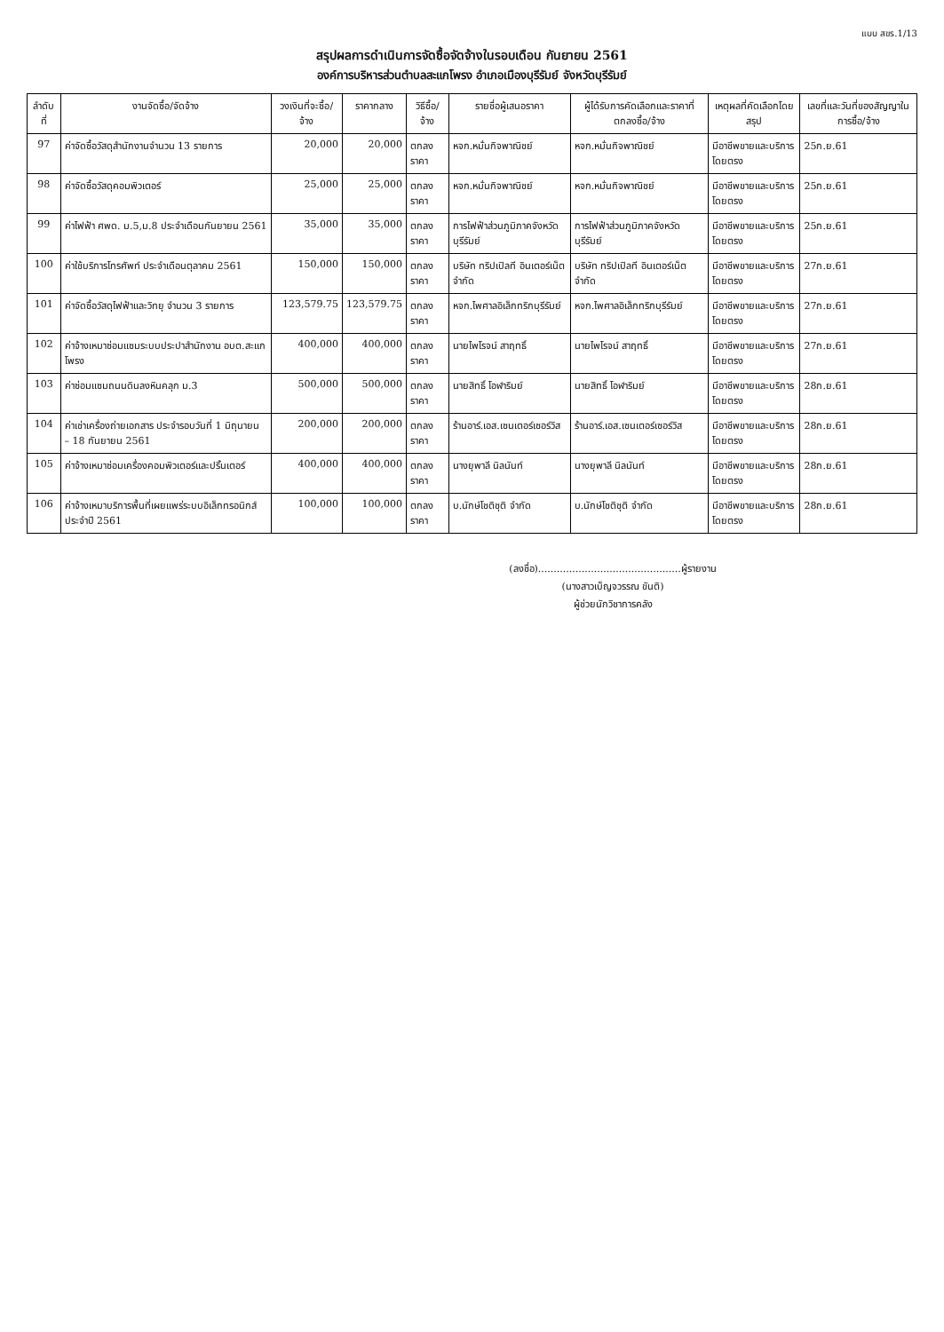แบบ สขร.1/13
สรุปผลการดำเนินการจัดซื้อจัดจ้างในรอบเดือน กันยายน 2561
องค์การบริหารส่วนตำบลสะแกโพรง อำเภอเมืองบุรีรัมย์ จังหวัดบุรีรัมย์
| ลำดับที่ | งานจัดซื้อ/จัดจ้าง | วงเงินที่จะซื้อ/จ้าง | ราคากลาง | วิธีซื้อ/จ้าง | รายชื่อผู้เสนอราคา | ผู้ได้รับการคัดเลือกและราคาที่ตกลงซื้อ/จ้าง | เหตุผลที่คัดเลือกโดยสรุป | เลขที่และวันที่ของสัญญาในการซื้อ/จ้าง |
| --- | --- | --- | --- | --- | --- | --- | --- | --- |
| 97 | ค่าจัดซื้อวัสดุสำนักงานจำนวน 13 รายการ | 20,000 | 20,000 | ตกลงราคา | หจก.หมั่นกิจพาณิชย์ | หจก.หมั่นกิจพาณิชย์ | มีอาชีพขายและบริการโดยตรง | 25ก.ย.61 |
| 98 | ค่าจัดซื้อวัสดุคอมพิวเตอร์ | 25,000 | 25,000 | ตกลงราคา | หจก.หมั่นกิจพาณิชย์ | หจก.หมั่นกิจพาณิชย์ | มีอาชีพขายและบริการโดยตรง | 25ก.ย.61 |
| 99 | ค่าไฟฟ้า ศพด. ม.5,ม.8 ประจำเดือนกันยายน 2561 | 35,000 | 35,000 | ตกลงราคา | การไฟฟ้าส่วนภูมิภาคจังหวัดบุรีรัมย์ | การไฟฟ้าส่วนภูมิภาคจังหวัดบุรีรัมย์ | มีอาชีพขายและบริการโดยตรง | 25ก.ย.61 |
| 100 | ค่าใช้บริการโทรศัพท์ ประจำเดือนตุลาคม 2561 | 150,000 | 150,000 | ตกลงราคา | บริษัท ทริปเปิลที อินเตอร์เน็ต จำกัด | บริษัท ทริปเปิลที อินเตอร์เน็ต จำกัด | มีอาชีพขายและบริการโดยตรง | 27ก.ย.61 |
| 101 | ค่าจัดซื้อวัสดุไฟฟ้าและวิทยุ จำนวน 3 รายการ | 123,579.75 | 123,579.75 | ตกลงราคา | หจก.ไพศาลอิเล็กทริกบุรีรัมย์ | หจก.ไพศาลอิเล็กทริกบุรีรัมย์ | มีอาชีพขายและบริการโดยตรง | 27ก.ย.61 |
| 102 | ค่าจ้างเหมาซ่อมแซมระบบประปาสำนักงาน อบต.สะแกโพรง | 400,000 | 400,000 | ตกลงราคา | นายไพโรจน์ สาฤทธิ์ | นายไพโรจน์ สาฤทธิ์ | มีอาชีพขายและบริการโดยตรง | 27ก.ย.61 |
| 103 | ค่าซ่อมแซมถนนดินลงหินคลุก ม.3 | 500,000 | 500,000 | ตกลงราคา | นายสิทธิ์ โอฬาริมย์ | นายสิทธิ์ โอฬาริมย์ | มีอาชีพขายและบริการโดยตรง | 28ก.ย.61 |
| 104 | ค่าเช่าเครื่องถ่ายเอกสาร ประจำรอบวันที่ 1 มิถุนายน – 18 กันยายน 2561 | 200,000 | 200,000 | ตกลงราคา | ร้านอาร์.เอส.เซนเตอร์เซอร์วิส | ร้านอาร์.เอส.เซนเตอร์เซอร์วิส | มีอาชีพขายและบริการโดยตรง | 28ก.ย.61 |
| 105 | ค่าจ้างเหมาซ่อมเครื่องคอมพิวเตอร์และปริ้นเตอร์ | 400,000 | 400,000 | ตกลงราคา | นางยุพาลี นิลนันท์ | นางยุพาลี นิลนันท์ | มีอาชีพขายและบริการโดยตรง | 28ก.ย.61 |
| 106 | ค่าจ้างเหมาบริการพื้นที่เผยแพร่ระบบอิเล็กทรอนิกส์ ประจำปี 2561 | 100,000 | 100,000 | ตกลงราคา | บ.นักษ์โชติชุติ จำกัด | บ.นักษ์โชติชุติ จำกัด | มีอาชีพขายและบริการโดยตรง | 28ก.ย.61 |
(ลงชื่อ)..............................................ผู้รายงาน
(นางสาวเบ็ญจวรรณ ขันติ)
ผู้ช่วยนักวิชาการคลัง